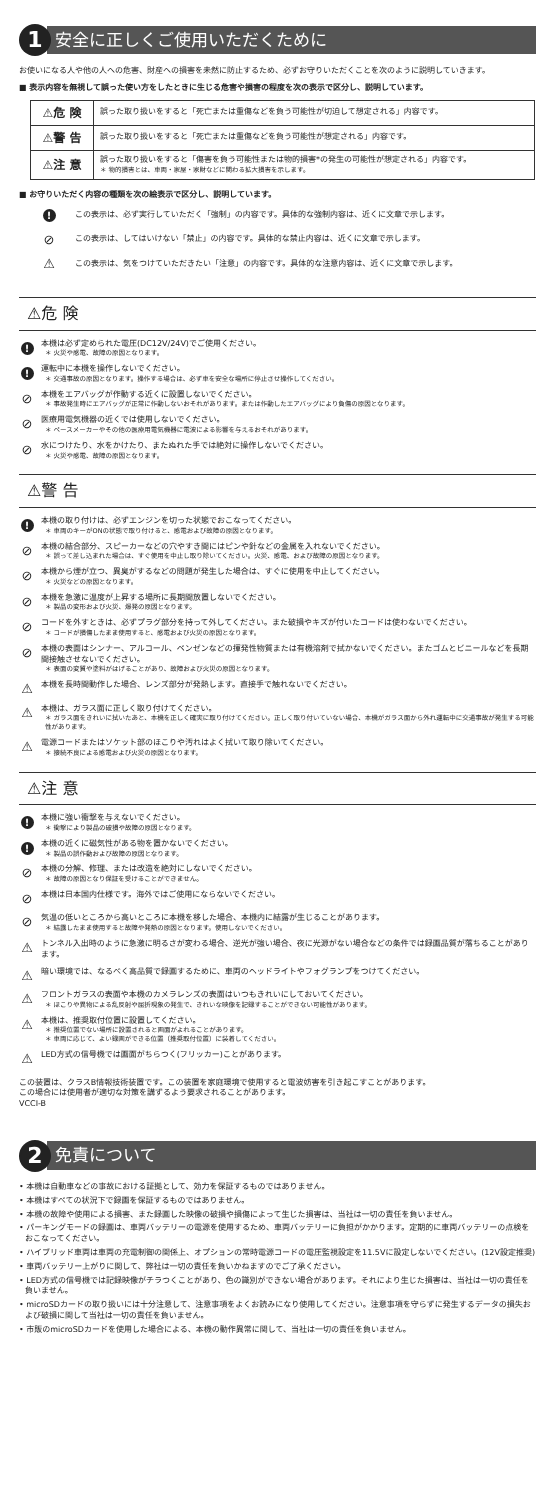1
安全に正しくご使用いただくために
お使いになる人や他の人への危害、財産への損害を未然に防止するため、必ずお守りいただくことを次のように説明していきます。
■ 表示内容を無視して誤った使い方をしたときに生じる危害や損害の程度を次の表示で区分し、説明しています。
| ⚠危 険 | 誤った取り扱いをすると「死亡または重傷などを負う可能性が切迫して想定される」内容です。 |
| ⚠警 告 | 誤った取り扱いをすると「死亡または重傷などを負う可能性が想定される」内容です。 |
| ⚠注 意 | 誤った取り扱いをすると「傷害を負う可能性または物的損害*の発生の可能性が想定される」内容です。 ＊ 物的損害とは、車両・家屋・家財などに関わる拡大損害を示します。 |
■ お守りいただく内容の種類を次の絵表示で区分し、説明しています。
! この表示は、必ず実行していただく「強制」の内容です。具体的な強制内容は、近くに文章で示します。
⊘ この表示は、してはいけない「禁止」の内容です。具体的な禁止内容は、近くに文章で示します。
⚠ この表示は、気をつけていただきたい「注意」の内容です。具体的な注意内容は、近くに文章で示します。
⚠危 険
!
本機は必ず定められた電圧(DC12V/24V)でご使用ください。
＊ 火災や感電、故障の原因となります。
!
運転中に本機を操作しないでください。
＊ 交通事故の原因となります。操作する場合は、必ず車を安全な場所に停止させ操作してください。
⊘
本機をエアバッグが作動する近くに設置しないでください。
＊ 事故発生時にエアバッグが正常に作動しないおそれがあります。または作動したエアバッグにより負傷の原因となります。
⊘
医療用電気機器の近くでは使用しないでください。
＊ ペースメーカーやその他の医療用電気機器に電波による影響を与えるおそれがあります。
⊘
水につけたり、水をかけたり、またぬれた手では絶対に操作しないでください。
＊ 火災や感電、故障の原因となります。
⚠警 告
!
本機の取り付けは、必ずエンジンを切った状態でおこなってください。
＊ 車両のキーがONの状態で取り付けると、感電および故障の原因となります。
⊘
本機の結合部分、スピーカーなどの穴やすき間にはピンや針などの金属を入れないでください。
＊ 誤って差し込まれた場合は、すぐ使用を中止し取り除いてください。火災、感電、および故障の原因となります。
⊘
本機から煙が立つ、異臭がするなどの問題が発生した場合は、すぐに使用を中止してください。
＊ 火災などの原因となります。
⊘
本機を急激に温度が上昇する場所に長期間放置しないでください。
＊ 製品の変形および火災、爆発の原因となります。
⊘
コードを外すときは、必ずプラグ部分を持って外してください。また破損やキズが付いたコードは使わないでください。
＊ コードが損傷したまま使用すると、感電および火災の原因となります。
⊘
本機の表面はシンナー、アルコール、ベンゼンなどの揮発性物質または有機溶剤で拭かないでください。またゴムとビニールなどを長期間接触させないでください。
＊ 表面の変質や塗料がはげることがあり、故障および火災の原因となります。
⚠
本機を長時間動作した場合、レンズ部分が発熱します。直接手で触れないでください。
⚠
本機は、ガラス面に正しく取り付けてください。
＊ ガラス面をきれいに拭いたあと、本機を正しく確実に取り付けてください。正しく取り付いていない場合、本機がガラス面から外れ運転中に交通事故が発生する可能性があります。
⚠
電源コードまたはソケット部のほこりや汚れはよく拭いて取り除いてください。
＊ 接続不良による感電および火災の原因となります。
⚠注 意
!
本機に強い衝撃を与えないでください。
＊ 衝撃により製品の破損や故障の原因となります。
!
本機の近くに磁気性がある物を置かないでください。
＊ 製品の誤作動および故障の原因となります。
⊘
本機の分解、修理、または改造を絶対にしないでください。
＊ 故障の原因となり保証を受けることができません。
⊘
本機は日本国内仕様です。海外ではご使用にならないでください。
⊘
気温の低いところから高いところに本機を移した場合、本機内に結露が生じることがあります。
＊ 結露したまま使用すると故障や発熱の原因となります。使用しないでください。
⚠
トンネル入出時のように急激に明るさが変わる場合、逆光が強い場合、夜に光源がない場合などの条件では録画品質が落ちることがあります。
⚠
暗い環境では、なるべく高品質で録画するために、車両のヘッドライトやフォグランプをつけてください。
⚠
フロントガラスの表面や本機のカメラレンズの表面はいつもきれいにしておいてください。
＊ ほこりや異物による乱反射や屈折現象の発生で、きれいな映像を記録することができない可能性があります。
⚠
本機は、推奨取付位置に設置してください。
＊ 推奨位置でない場所に設置されると画面がよれることがあります。
＊ 車両に応じて、よい録画ができる位置（推奨取付位置）に装着してください。
⚠
LED方式の信号機では画面がちらつく(フリッカー)ことがあります。
この装置は、クラスB情報技術装置です。この装置を家庭環境で使用すると電波妨害を引き起こすことがあります。
この場合には使用者が適切な対策を講ずるよう要求されることがあります。
VCCI-B
2
免責について
• 本機は自動車などの事故における証拠として、効力を保証するものではありません。
• 本機はすべての状況下で録画を保証するものではありません。
• 本機の故障や使用による損害、また録画した映像の破損や損傷によって生じた損害は、当社は一切の責任を負いません。
• パーキングモードの録画は、車両バッテリーの電源を使用するため、車両バッテリーに負担がかかります。定期的に車両バッテリーの点検をおこなってください。
• ハイブリッド車両は車両の充電制御の関係上、オプションの常時電源コードの電圧監視設定を11.5Vに設定しないでください。(12V設定推奨)
• 車両バッテリー上がりに関して、弊社は一切の責任を負いかねますのでご了承ください。
• LED方式の信号機では記録映像がチラつくことがあり、色の識別ができない場合があります。それにより生じた損害は、当社は一切の責任を負いません。
• microSDカードの取り扱いには十分注意して、注意事項をよくお読みになり使用してください。注意事項を守らずに発生するデータの損失および破損に関して当社は一切の責任を負いません。
• 市販のmicroSDカードを使用した場合による、本機の動作異常に関して、当社は一切の責任を負いません。